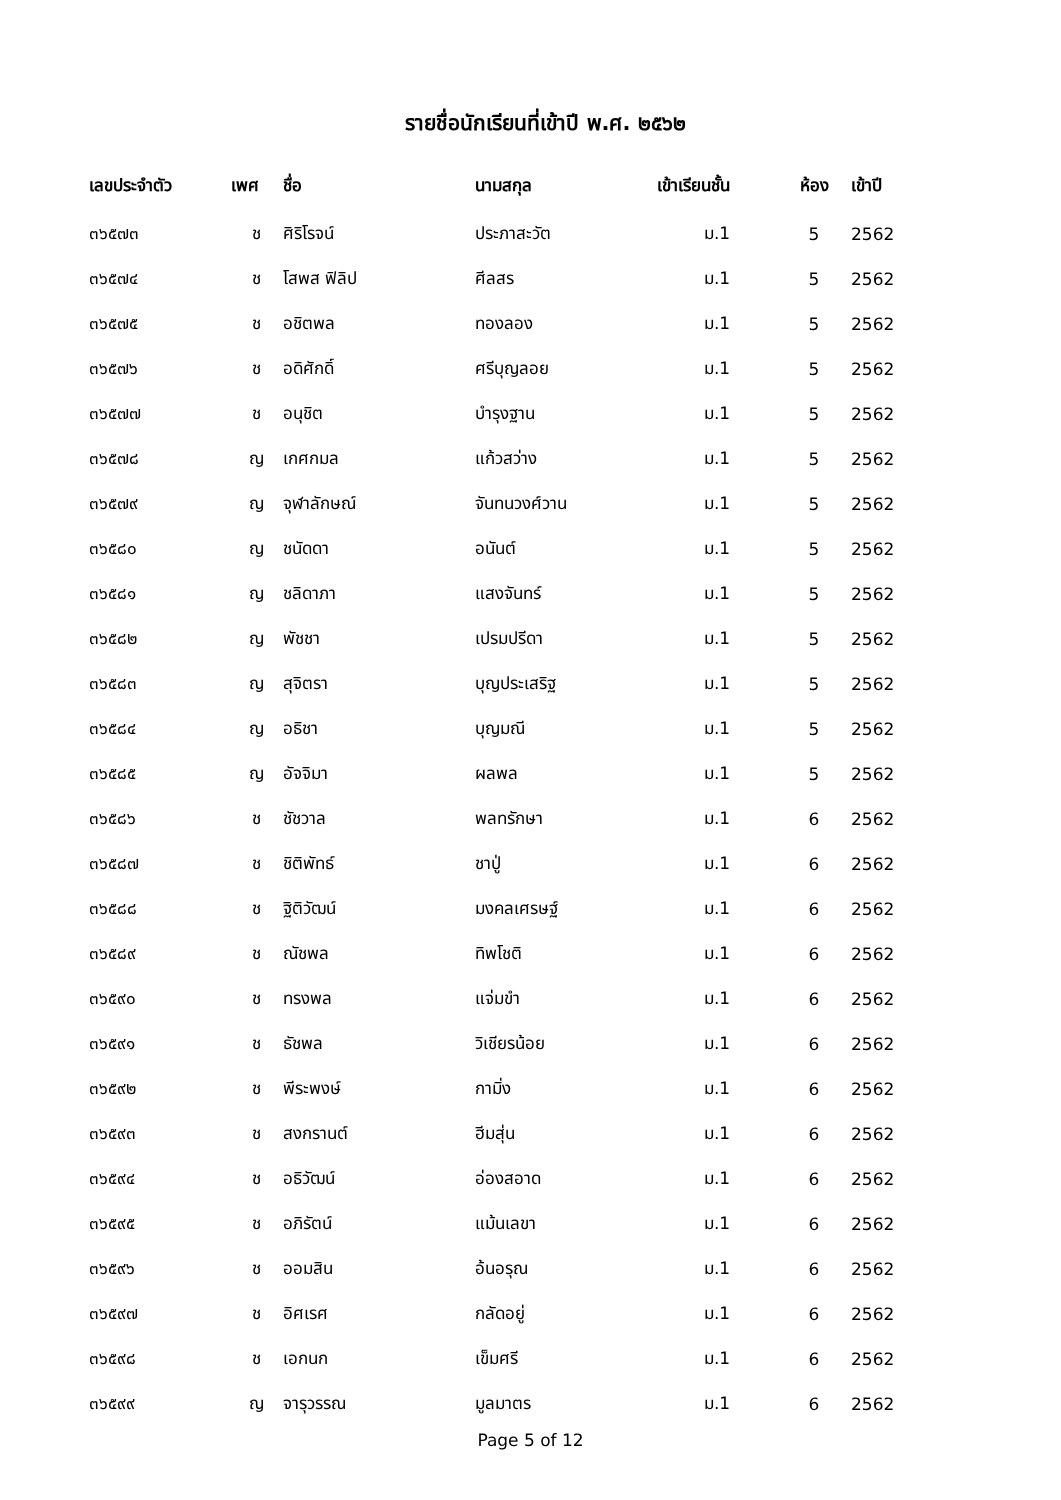รายชื่อนักเรียนที่เข้าปี พ.ศ. ๒๕๖๒
| เลขประจำตัว | เพศ | ชื่อ | นามสกุล | เข้าเรียนชั้น | ห้อง | เข้าปี |
| --- | --- | --- | --- | --- | --- | --- |
| ๓๖๕๗๓ | ช | ศิริโรจน์ | ประภาสะวัต | ม.1 | 5 | 2562 |
| ๓๖๕๗๔ | ช | โสพส ฟิลิป | ศีลสร | ม.1 | 5 | 2562 |
| ๓๖๕๗๕ | ช | อชิตพล | ทองลอง | ม.1 | 5 | 2562 |
| ๓๖๕๗๖ | ช | อดิศักดิ์ | ศรีบุญลอย | ม.1 | 5 | 2562 |
| ๓๖๕๗๗ | ช | อนุชิต | บำรุงฐาน | ม.1 | 5 | 2562 |
| ๓๖๕๗๘ | ญ | เกศกมล | แก้วสว่าง | ม.1 | 5 | 2562 |
| ๓๖๕๗๙ | ญ | จุฬาลักษณ์ | จันทนวงศ์วาน | ม.1 | 5 | 2562 |
| ๓๖๕๘๐ | ญ | ชนัดดา | อนันต์ | ม.1 | 5 | 2562 |
| ๓๖๕๘๑ | ญ | ชลิดาภา | แสงจันทร์ | ม.1 | 5 | 2562 |
| ๓๖๕๘๒ | ญ | พัชชา | เปรมปรีดา | ม.1 | 5 | 2562 |
| ๓๖๕๘๓ | ญ | สุจิตรา | บุญประเสริฐ | ม.1 | 5 | 2562 |
| ๓๖๕๘๔ | ญ | อธิชา | บุญมณี | ม.1 | 5 | 2562 |
| ๓๖๕๘๕ | ญ | อัจจิมา | ผลพล | ม.1 | 5 | 2562 |
| ๓๖๕๘๖ | ช | ชัชวาล | พลทรักษา | ม.1 | 6 | 2562 |
| ๓๖๕๘๗ | ช | ชิติพัทธ์ | ชาปู่ | ม.1 | 6 | 2562 |
| ๓๖๕๘๘ | ช | ฐิติวัฒน์ | มงคลเศรษฐ์ | ม.1 | 6 | 2562 |
| ๓๖๕๘๙ | ช | ณัชพล | ทิพโชติ | ม.1 | 6 | 2562 |
| ๓๖๕๙๐ | ช | ทรงพล | แจ่มขำ | ม.1 | 6 | 2562 |
| ๓๖๕๙๑ | ช | ธัชพล | วิเชียรน้อย | ม.1 | 6 | 2562 |
| ๓๖๕๙๒ | ช | พีระพงษ์ | กามิ่ง | ม.1 | 6 | 2562 |
| ๓๖๕๙๓ | ช | สงกรานต์ | ฮีมสุ่น | ม.1 | 6 | 2562 |
| ๓๖๕๙๔ | ช | อธิวัฒน์ | อ่องสอาด | ม.1 | 6 | 2562 |
| ๓๖๕๙๕ | ช | อภิรัตน์ | แม้นเลขา | ม.1 | 6 | 2562 |
| ๓๖๕๙๖ | ช | ออมสิน | อ้นอรุณ | ม.1 | 6 | 2562 |
| ๓๖๕๙๗ | ช | อิศเรศ | กลัดอยู่ | ม.1 | 6 | 2562 |
| ๓๖๕๙๘ | ช | เอกนก | เข็มศรี | ม.1 | 6 | 2562 |
| ๓๖๕๙๙ | ญ | จารุวรรณ | มูลมาตร | ม.1 | 6 | 2562 |
Page 5 of 12